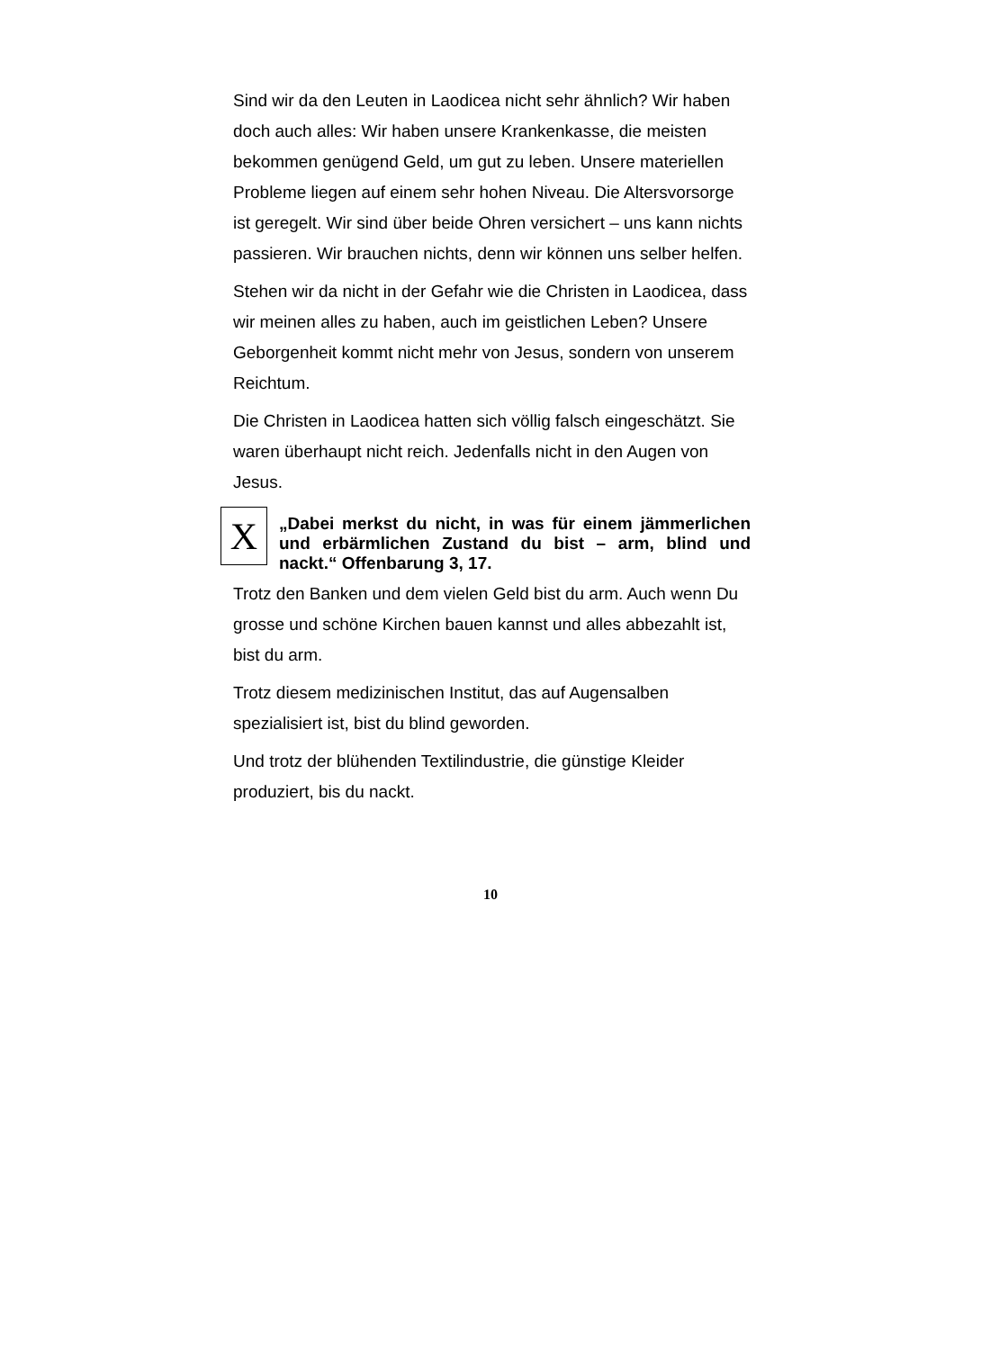Sind wir da den Leuten in Laodicea nicht sehr ähnlich? Wir haben doch auch alles: Wir haben unsere Krankenkasse, die meisten bekommen genügend Geld, um gut zu leben. Unsere materiellen Probleme liegen auf einem sehr hohen Niveau. Die Altersvorsorge ist geregelt. Wir sind über beide Ohren versichert – uns kann nichts passieren. Wir brauchen nichts, denn wir können uns selber helfen.
Stehen wir da nicht in der Gefahr wie die Christen in Laodicea, dass wir meinen alles zu haben, auch im geistlichen Leben? Unsere Geborgenheit kommt nicht mehr von Jesus, sondern von unserem Reichtum.
Die Christen in Laodicea hatten sich völlig falsch eingeschätzt. Sie waren überhaupt nicht reich. Jedenfalls nicht in den Augen von Jesus.
X
„Dabei merkst du nicht, in was für einem jämmerlichen und erbärmlichen Zustand du bist – arm, blind und nackt.“ Offenbarung 3, 17.
Trotz den Banken und dem vielen Geld bist du arm. Auch wenn Du grosse und schöne Kirchen bauen kannst und alles abbezahlt ist, bist du arm.
Trotz diesem medizinischen Institut, das auf Augensalben spezialisiert ist, bist du blind geworden.
Und trotz der blühenden Textilindustrie, die günstige Kleider produziert, bis du nackt.
10